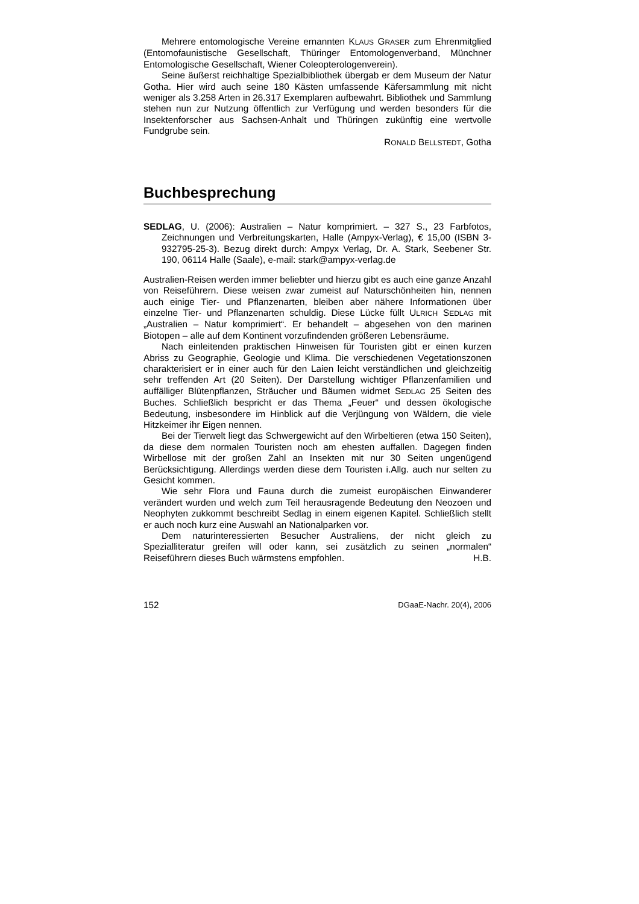Mehrere entomologische Vereine ernannten KLAUS GRASER zum Ehrenmitglied (Entomofaunistische Gesellschaft, Thüringer Entomologenverband, Münchner Entomologische Gesellschaft, Wiener Coleopterologenverein).
Seine äußerst reichhaltige Spezialbibliothek übergab er dem Museum der Natur Gotha. Hier wird auch seine 180 Kästen umfassende Käfersammlung mit nicht weniger als 3.258 Arten in 26.317 Exemplaren aufbewahrt. Bibliothek und Sammlung stehen nun zur Nutzung öffentlich zur Verfügung und werden besonders für die Insektenforscher aus Sachsen-Anhalt und Thüringen zukünftig eine wertvolle Fundgrube sein.
RONALD BELLSTEDT, Gotha
Buchbesprechung
SEDLAG, U. (2006): Australien – Natur komprimiert. – 327 S., 23 Farbfotos, Zeichnungen und Verbreitungskarten, Halle (Ampyx-Verlag), € 15,00 (ISBN 3-932795-25-3). Bezug direkt durch: Ampyx Verlag, Dr. A. Stark, Seebener Str. 190, 06114 Halle (Saale), e-mail: stark@ampyx-verlag.de
Australien-Reisen werden immer beliebter und hierzu gibt es auch eine ganze Anzahl von Reiseführern. Diese weisen zwar zumeist auf Naturschönheiten hin, nennen auch einige Tier- und Pflanzenarten, bleiben aber nähere Informationen über einzelne Tier- und Pflanzenarten schuldig. Diese Lücke füllt ULRICH SEDLAG mit „Australien – Natur komprimiert“. Er behandelt – abgesehen von den marinen Biotopen – alle auf dem Kontinent vorzufindenden größeren Lebensräume.
Nach einleitenden praktischen Hinweisen für Touristen gibt er einen kurzen Abriss zu Geographie, Geologie und Klima. Die verschiedenen Vegetationszonen charakterisiert er in einer auch für den Laien leicht verständlichen und gleichzeitig sehr treffenden Art (20 Seiten). Der Darstellung wichtiger Pflanzenfamilien und auffälliger Blütenpflanzen, Sträucher und Bäumen widmet SEDLAG 25 Seiten des Buches. Schließlich bespricht er das Thema „Feuer“ und dessen ökologische Bedeutung, insbesondere im Hinblick auf die Verjüngung von Wäldern, die viele Hitzkeimer ihr Eigen nennen.
Bei der Tierwelt liegt das Schwergewicht auf den Wirbeltieren (etwa 150 Seiten), da diese dem normalen Touristen noch am ehesten auffallen. Dagegen finden Wirbellose mit der großen Zahl an Insekten mit nur 30 Seiten ungenügend Berücksichtigung. Allerdings werden diese dem Touristen i.Allg. auch nur selten zu Gesicht kommen.
Wie sehr Flora und Fauna durch die zumeist europäischen Einwanderer verändert wurden und welch zum Teil herausragende Bedeutung den Neozoen und Neophyten zukkommt beschreibt Sedlag in einem eigenen Kapitel. Schließlich stellt er auch noch kurz eine Auswahl an Nationalparken vor.
Dem naturinteressierten Besucher Australiens, der nicht gleich zu Spezialliteratur greifen will oder kann, sei zusätzlich zu seinen „normalen“ Reiseführern dieses Buch wärmstens empfohlen. H.B.
152 DGaaE-Nachr. 20(4), 2006